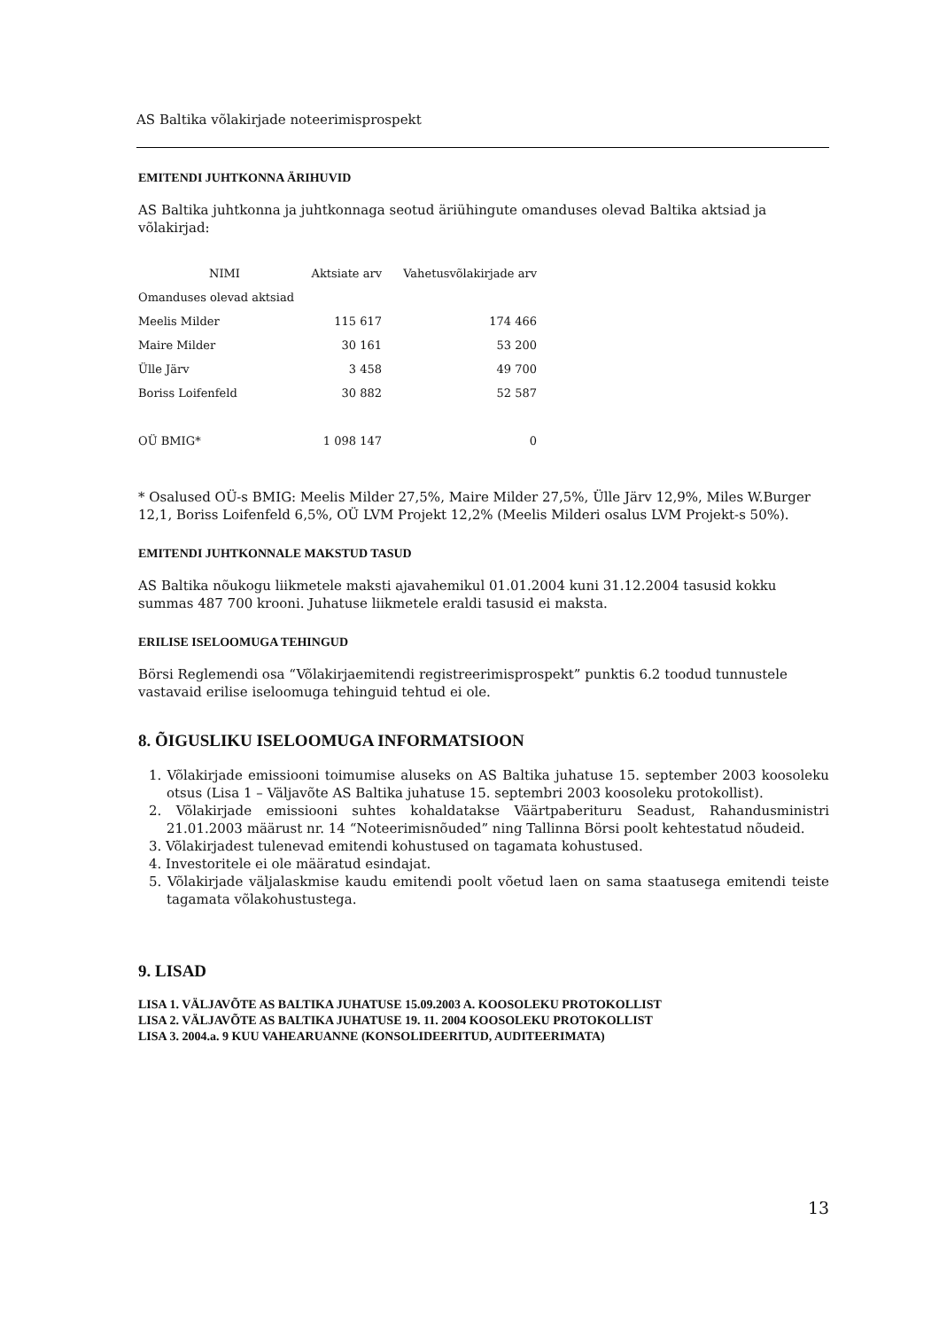AS Baltika võlakirjade noteerimisprospekt
EMITENDI JUHTKONNA ÄRIHUVID
AS Baltika juhtkonna ja juhtkonnaga seotud äriühingute omanduses olevad Baltika aktsiad ja võlakirjad:
| NIMI | Aktsiate arv | Vahetusvõlakirjade arv |
| --- | --- | --- |
| Omanduses olevad aktsiad | | |
| Meelis Milder | 115 617 | 174 466 |
| Maire Milder | 30 161 | 53 200 |
| Ülle Järv | 3 458 | 49 700 |
| Boriss Loifenfeld | 30 882 | 52 587 |
| OÜ BMIG* | 1 098 147 | 0 |
* Osalused OÜ-s BMIG: Meelis Milder 27,5%, Maire Milder 27,5%, Ülle Järv 12,9%, Miles W.Burger 12,1, Boriss Loifenfeld 6,5%, OÜ LVM Projekt 12,2% (Meelis Milderi osalus LVM Projekt-s 50%).
EMITENDI JUHTKONNALE MAKSTUD TASUD
AS Baltika nõukogu liikmetele maksti ajavahemikul 01.01.2004 kuni 31.12.2004 tasusid kokku summas 487 700 krooni. Juhatuse liikmetele eraldi tasusid ei maksta.
ERILISE ISELOOMUGA TEHINGUD
Börsi Reglemendi osa “Võlakirjaemitendi registreerimisprospekt” punktis 6.2 toodud tunnustele vastavaid erilise iseloomuga tehinguid tehtud ei ole.
8. ÕIGUSLIKU ISELOOMUGA INFORMATSIOON
1. Võlakirjade emissiooni toimumise aluseks on AS Baltika juhatuse 15. september 2003 koosoleku otsus (Lisa 1 – Väljavõte AS Baltika juhatuse 15. septembri 2003 koosoleku protokollist).
2. Võlakirjade emissiooni suhtes kohaldatakse Väärtpaberituru Seadust, Rahandusministri 21.01.2003 määrust nr. 14 “Noteerimisnõuded” ning Tallinna Börsi poolt kehtestatud nõudeid.
3. Võlakirjadest tulenevad emitendi kohustused on tagamata kohustused.
4. Investoritele ei ole määratud esindajat.
5. Võlakirjade väljalaskmise kaudu emitendi poolt võetud laen on sama staatusega emitendi teiste tagamata võlakohustustega.
9. LISAD
LISA 1. VÄLJAVÕTE AS BALTIKA JUHATUSE 15.09.2003 A. KOOSOLEKU PROTOKOLLIST
LISA 2. VÄLJAVÕTE AS BALTIKA JUHATUSE 19. 11. 2004 KOOSOLEKU PROTOKOLLIST
LISA 3. 2004.a. 9 KUU VAHEARUANNE (KONSOLIDEERITUD, AUDITEERIMATA)
13